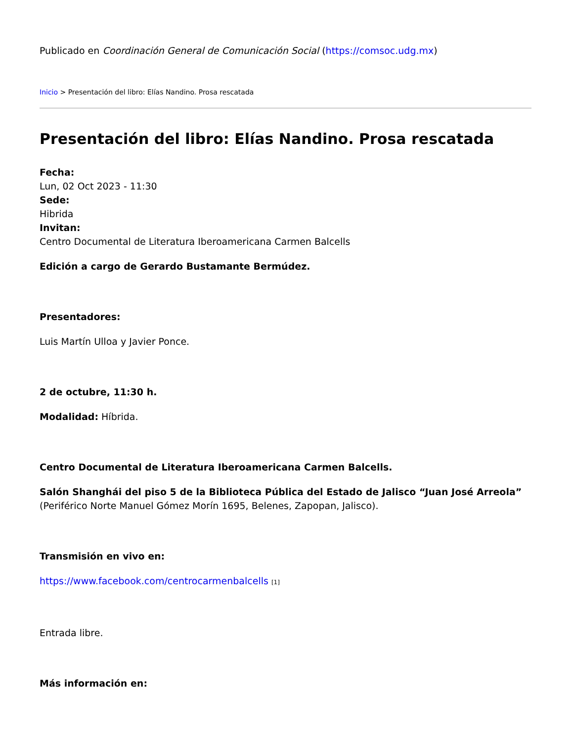Publicado en Coordinación General de Comunicación Social (https://comsoc.udg.mx)
Inicio > Presentación del libro: Elías Nandino. Prosa rescatada
Presentación del libro: Elías Nandino. Prosa rescatada
Fecha:
Lun, 02 Oct 2023 - 11:30
Sede:
Hibrida
Invitan:
Centro Documental de Literatura Iberoamericana Carmen Balcells
Edición a cargo de Gerardo Bustamante Bermúdez.
Presentadores:
Luis Martín Ulloa y Javier Ponce.
2 de octubre, 11:30 h.
Modalidad: Híbrida.
Centro Documental de Literatura Iberoamericana Carmen Balcells.
Salón Shanghái del piso 5 de la Biblioteca Pública del Estado de Jalisco “Juan José Arreola”
(Periférico Norte Manuel Gómez Morín 1695, Belenes, Zapopan, Jalisco).
Transmisión en vivo en:
https://www.facebook.com/centrocarmenbalcells [1]
Entrada libre.
Más información en: